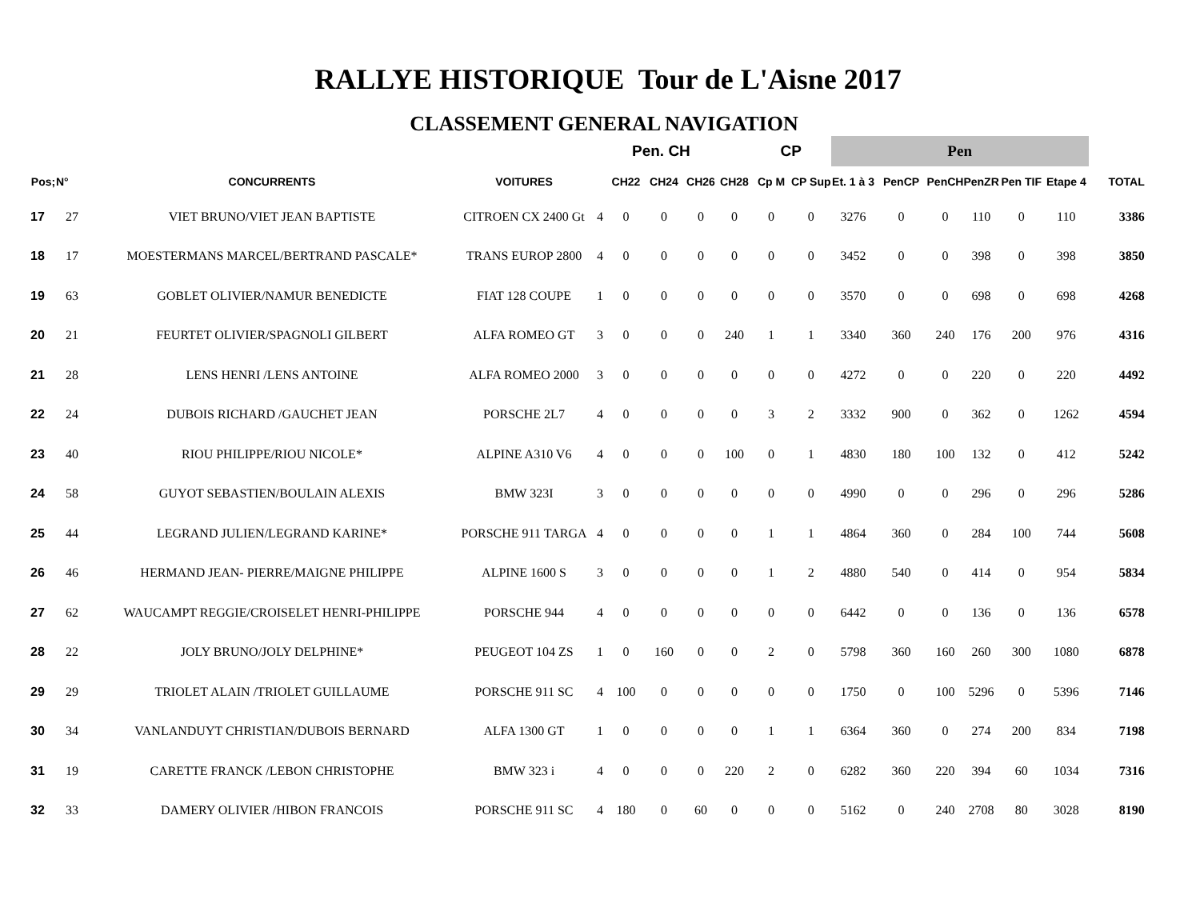RALLYE HISTORIQUE Tour de L'Aisne 2017
CLASSEMENT GENERAL NAVIGATION
| | | | | | Pen. CH | | | | CP | | Pen | | | | | | |
| --- | --- | --- | --- | --- | --- | --- | --- | --- | --- | --- | --- | --- | --- | --- | --- | --- | --- |
| Pos; | N° | CONCURRENTS | VOITURES | | CH22 | CH24 | CH26 | CH28 | Cp M | CP Sup | Et. 1 à 3 | PenCP | PenCH | PenZR | Pen TIF | Etape 4 | TOTAL |
| 17 | 27 | VIET BRUNO/VIET JEAN BAPTISTE | CITROEN CX 2400 Gt | 4 | 0 | 0 | 0 | 0 | 0 | 0 | 3276 | 0 | 0 | 110 | 0 | 110 | 3386 |
| 18 | 17 | MOESTERMANS MARCEL/BERTRAND PASCALE* | TRANS EUROP 2800 | 4 | 0 | 0 | 0 | 0 | 0 | 0 | 3452 | 0 | 0 | 398 | 0 | 398 | 3850 |
| 19 | 63 | GOBLET OLIVIER/NAMUR BENEDICTE | FIAT 128 COUPE | 1 | 0 | 0 | 0 | 0 | 0 | 0 | 3570 | 0 | 0 | 698 | 0 | 698 | 4268 |
| 20 | 21 | FEURTET OLIVIER/SPAGNOLI GILBERT | ALFA ROMEO GT | 3 | 0 | 0 | 0 | 240 | 1 | 1 | 3340 | 360 | 240 | 176 | 200 | 976 | 4316 |
| 21 | 28 | LENS HENRI /LENS ANTOINE | ALFA ROMEO 2000 | 3 | 0 | 0 | 0 | 0 | 0 | 0 | 4272 | 0 | 0 | 220 | 0 | 220 | 4492 |
| 22 | 24 | DUBOIS RICHARD /GAUCHET JEAN | PORSCHE 2L7 | 4 | 0 | 0 | 0 | 0 | 3 | 2 | 3332 | 900 | 0 | 362 | 0 | 1262 | 4594 |
| 23 | 40 | RIOU PHILIPPE/RIOU NICOLE* | ALPINE A310 V6 | 4 | 0 | 0 | 0 | 100 | 0 | 1 | 4830 | 180 | 100 | 132 | 0 | 412 | 5242 |
| 24 | 58 | GUYOT SEBASTIEN/BOULAIN ALEXIS | BMW 323I | 3 | 0 | 0 | 0 | 0 | 0 | 0 | 4990 | 0 | 0 | 296 | 0 | 296 | 5286 |
| 25 | 44 | LEGRAND JULIEN/LEGRAND KARINE* | PORSCHE 911 TARGA | 4 | 0 | 0 | 0 | 0 | 1 | 1 | 4864 | 360 | 0 | 284 | 100 | 744 | 5608 |
| 26 | 46 | HERMAND JEAN- PIERRE/MAIGNE PHILIPPE | ALPINE 1600 S | 3 | 0 | 0 | 0 | 0 | 1 | 2 | 4880 | 540 | 0 | 414 | 0 | 954 | 5834 |
| 27 | 62 | WAUCAMPT REGGIE/CROISELET HENRI-PHILIPPE | PORSCHE 944 | 4 | 0 | 0 | 0 | 0 | 0 | 0 | 6442 | 0 | 0 | 136 | 0 | 136 | 6578 |
| 28 | 22 | JOLY BRUNO/JOLY DELPHINE* | PEUGEOT 104 ZS | 1 | 0 | 160 | 0 | 0 | 2 | 0 | 5798 | 360 | 160 | 260 | 300 | 1080 | 6878 |
| 29 | 29 | TRIOLET ALAIN /TRIOLET GUILLAUME | PORSCHE 911 SC | 4 | 100 | 0 | 0 | 0 | 0 | 0 | 1750 | 0 | 100 | 5296 | 0 | 5396 | 7146 |
| 30 | 34 | VANLANDUYT CHRISTIAN/DUBOIS BERNARD | ALFA 1300 GT | 1 | 0 | 0 | 0 | 0 | 1 | 1 | 6364 | 360 | 0 | 274 | 200 | 834 | 7198 |
| 31 | 19 | CARETTE FRANCK /LEBON CHRISTOPHE | BMW 323 i | 4 | 0 | 0 | 0 | 220 | 2 | 0 | 6282 | 360 | 220 | 394 | 60 | 1034 | 7316 |
| 32 | 33 | DAMERY OLIVIER /HIBON FRANCOIS | PORSCHE 911 SC | 4 | 180 | 0 | 60 | 0 | 0 | 0 | 5162 | 0 | 240 | 2708 | 80 | 3028 | 8190 |